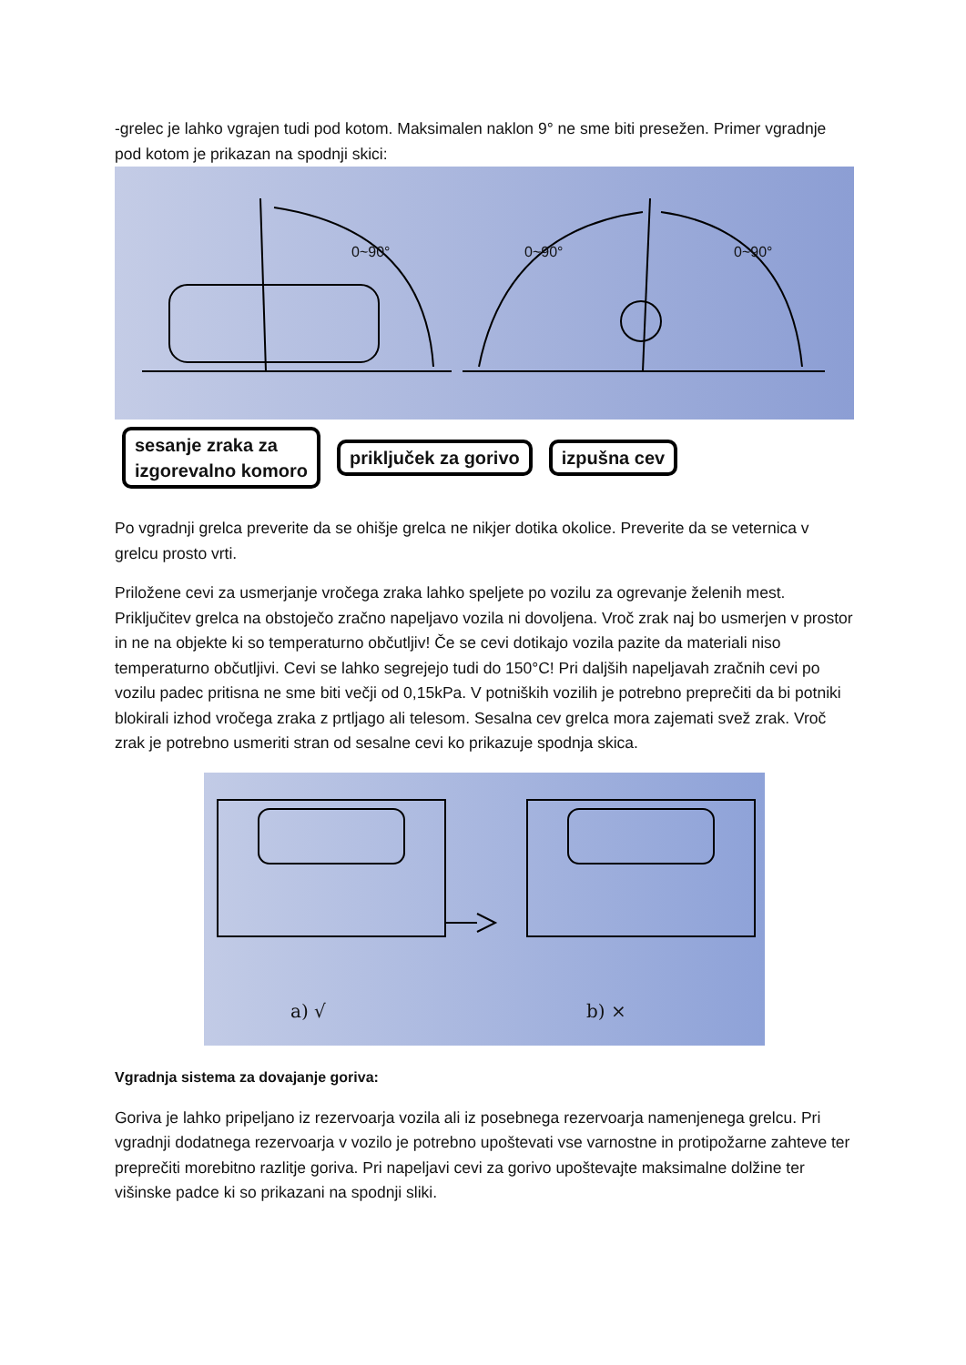-grelec je lahko vgrajen tudi pod kotom. Maksimalen naklon 9° ne sme biti presežen. Primer vgradnje pod kotom je prikazan na spodnji skici:
0~90° 0~90° 0~90°
sesanje zraka za
izgorevalno komoro
priključek za gorivo izpušna cev
Po vgradnji grelca preverite da se ohišje grelca ne nikjer dotika okolice. Preverite da se veternica v grelcu prosto vrti.
Priložene cevi za usmerjanje vročega zraka lahko speljete po vozilu za ogrevanje želenih mest. Priključitev grelca na obstoječo zračno napeljavo vozila ni dovoljena. Vroč zrak naj bo usmerjen v prostor in ne na objekte ki so temperaturno občutljiv! Če se cevi dotikajo vozila pazite da materiali niso temperaturno občutljivi. Cevi se lahko segrejejo tudi do 150°C! Pri daljših napeljavah zračnih cevi po vozilu padec pritisna ne sme biti večji od 0,15kPa. V potniških vozilih je potrebno preprečiti da bi potniki blokirali izhod vročega zraka z prtljago ali telesom. Sesalna cev grelca mora zajemati svež zrak. Vroč zrak je potrebno usmeriti stran od sesalne cevi ko prikazuje spodnja skica.
a) √ b) ×
Vgradnja sistema za dovajanje goriva:
Goriva je lahko pripeljano iz rezervoarja vozila ali iz posebnega rezervoarja namenjenega grelcu. Pri vgradnji dodatnega rezervoarja v vozilo je potrebno upoštevati vse varnostne in protipožarne zahteve ter preprečiti morebitno razlitje goriva. Pri napeljavi cevi za gorivo upoštevajte maksimalne dolžine ter višinske padce ki so prikazani na spodnji sliki.